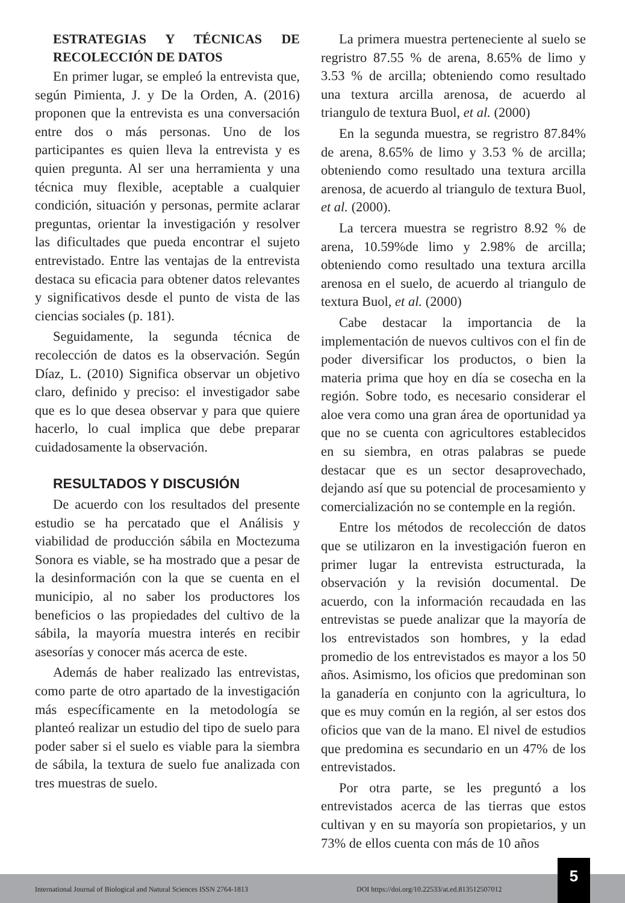ESTRATEGIAS Y TÉCNICAS DE RECOLECCIÓN DE DATOS
En primer lugar, se empleó la entrevista que, según Pimienta, J. y De la Orden, A. (2016) proponen que la entrevista es una conversación entre dos o más personas. Uno de los participantes es quien lleva la entrevista y es quien pregunta. Al ser una herramienta y una técnica muy flexible, aceptable a cualquier condición, situación y personas, permite aclarar preguntas, orientar la investigación y resolver las dificultades que pueda encontrar el sujeto entrevistado. Entre las ventajas de la entrevista destaca su eficacia para obtener datos relevantes y significativos desde el punto de vista de las ciencias sociales (p. 181).
Seguidamente, la segunda técnica de recolección de datos es la observación. Según Díaz, L. (2010) Significa observar un objetivo claro, definido y preciso: el investigador sabe que es lo que desea observar y para que quiere hacerlo, lo cual implica que debe preparar cuidadosamente la observación.
RESULTADOS Y DISCUSIÓN
De acuerdo con los resultados del presente estudio se ha percatado que el Análisis y viabilidad de producción sábila en Moctezuma Sonora es viable, se ha mostrado que a pesar de la desinformación con la que se cuenta en el municipio, al no saber los productores los beneficios o las propiedades del cultivo de la sábila, la mayoría muestra interés en recibir asesorías y conocer más acerca de este.
Además de haber realizado las entrevistas, como parte de otro apartado de la investigación más específicamente en la metodología se planteó realizar un estudio del tipo de suelo para poder saber si el suelo es viable para la siembra de sábila, la textura de suelo fue analizada con tres muestras de suelo.
La primera muestra perteneciente al suelo se regristro 87.55 % de arena, 8.65% de limo y 3.53 % de arcilla; obteniendo como resultado una textura arcilla arenosa, de acuerdo al triangulo de textura Buol, et al. (2000)
En la segunda muestra, se regristro 87.84% de arena, 8.65% de limo y 3.53 % de arcilla; obteniendo como resultado una textura arcilla arenosa, de acuerdo al triangulo de textura Buol, et al. (2000).
La tercera muestra se regristro 8.92 % de arena, 10.59%de limo y 2.98% de arcilla; obteniendo como resultado una textura arcilla arenosa en el suelo, de acuerdo al triangulo de textura Buol, et al. (2000)
Cabe destacar la importancia de la implementación de nuevos cultivos con el fin de poder diversificar los productos, o bien la materia prima que hoy en día se cosecha en la región. Sobre todo, es necesario considerar el aloe vera como una gran área de oportunidad ya que no se cuenta con agricultores establecidos en su siembra, en otras palabras se puede destacar que es un sector desaprovechado, dejando así que su potencial de procesamiento y comercialización no se contemple en la región.
Entre los métodos de recolección de datos que se utilizaron en la investigación fueron en primer lugar la entrevista estructurada, la observación y la revisión documental. De acuerdo, con la información recaudada en las entrevistas se puede analizar que la mayoría de los entrevistados son hombres, y la edad promedio de los entrevistados es mayor a los 50 años. Asimismo, los oficios que predominan son la ganadería en conjunto con la agricultura, lo que es muy común en la región, al ser estos dos oficios que van de la mano. El nivel de estudios que predomina es secundario en un 47% de los entrevistados.
Por otra parte, se les preguntó a los entrevistados acerca de las tierras que estos cultivan y en su mayoría son propietarios, y un 73% de ellos cuenta con más de 10 años
International Journal of Biological and Natural Sciences ISSN 2764-1813 DOI https://doi.org/10.22533/at.ed.813512507012
5